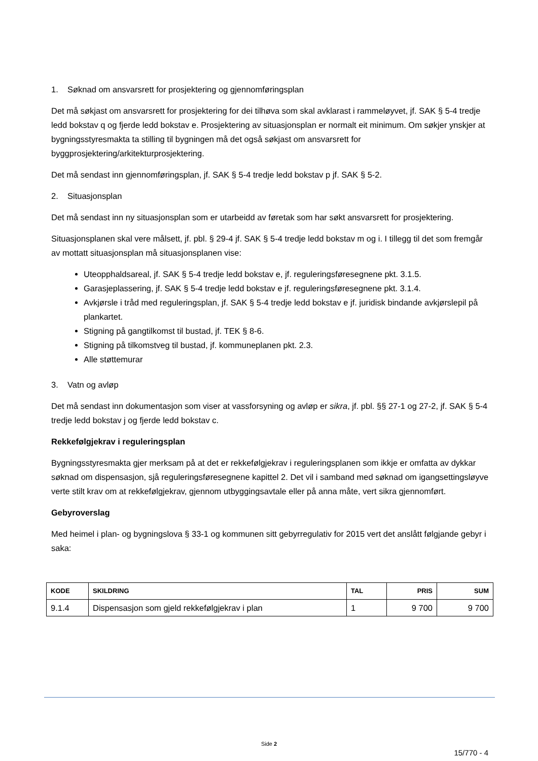1. Søknad om ansvarsrett for prosjektering og gjennomføringsplan
Det må søkjast om ansvarsrett for prosjektering for dei tilhøva som skal avklarast i rammeløyvet, jf. SAK § 5-4 tredje ledd bokstav q og fjerde ledd bokstav e. Prosjektering av situasjonsplan er normalt eit minimum. Om søkjer ynskjer at bygningsstyresmakta ta stilling til bygningen må det også søkjast om ansvarsrett for byggprosjektering/arkitekturprosjektering.
Det må sendast inn gjennomføringsplan, jf. SAK § 5-4 tredje ledd bokstav p jf. SAK § 5-2.
2. Situasjonsplan
Det må sendast inn ny situasjonsplan som er utarbeidd av føretak som har søkt ansvarsrett for prosjektering.
Situasjonsplanen skal vere målsett, jf. pbl. § 29-4 jf. SAK § 5-4 tredje ledd bokstav m og i. I tillegg til det som fremgår av mottatt situasjonsplan må situasjonsplanen vise:
Uteopphaldsareal, jf. SAK § 5-4 tredje ledd bokstav e, jf. reguleringsføresegnene pkt. 3.1.5.
Garasjeplassering, jf. SAK § 5-4 tredje ledd bokstav e jf. reguleringsføresegnene pkt. 3.1.4.
Avkjørsle i tråd med reguleringsplan, jf. SAK § 5-4 tredje ledd bokstav e jf. juridisk bindande avkjørslepil på plankartet.
Stigning på gangtilkomst til bustad, jf. TEK § 8-6.
Stigning på tilkomstveg til bustad, jf. kommuneplanen pkt. 2.3.
Alle støttemurar
3. Vatn og avløp
Det må sendast inn dokumentasjon som viser at vassforsyning og avløp er sikra, jf. pbl. §§ 27-1 og 27-2, jf. SAK § 5-4 tredje ledd bokstav j og fjerde ledd bokstav c.
Rekkefølgjekrav i reguleringsplan
Bygningsstyresmakta gjer merksam på at det er rekkefølgjekrav i reguleringsplanen som ikkje er omfatta av dykkar søknad om dispensasjon, sjå reguleringsføresegnene kapittel 2. Det vil i samband med søknad om igangsettingsløyve verte stilt krav om at rekkefølgjekrav, gjennom utbyggingsavtale eller på anna måte, vert sikra gjennomført.
Gebyroverslag
Med heimel i plan- og bygningslova § 33-1 og kommunen sitt gebyrregulativ for 2015 vert det anslått følgjande gebyr i saka:
| KODE | SKILDRING | TAL | PRIS | SUM |
| --- | --- | --- | --- | --- |
| 9.1.4 | Dispensasjon som gjeld rekkefølgjekrav i plan | 1 | 9 700 | 9 700 |
Side 2
15/770 - 4